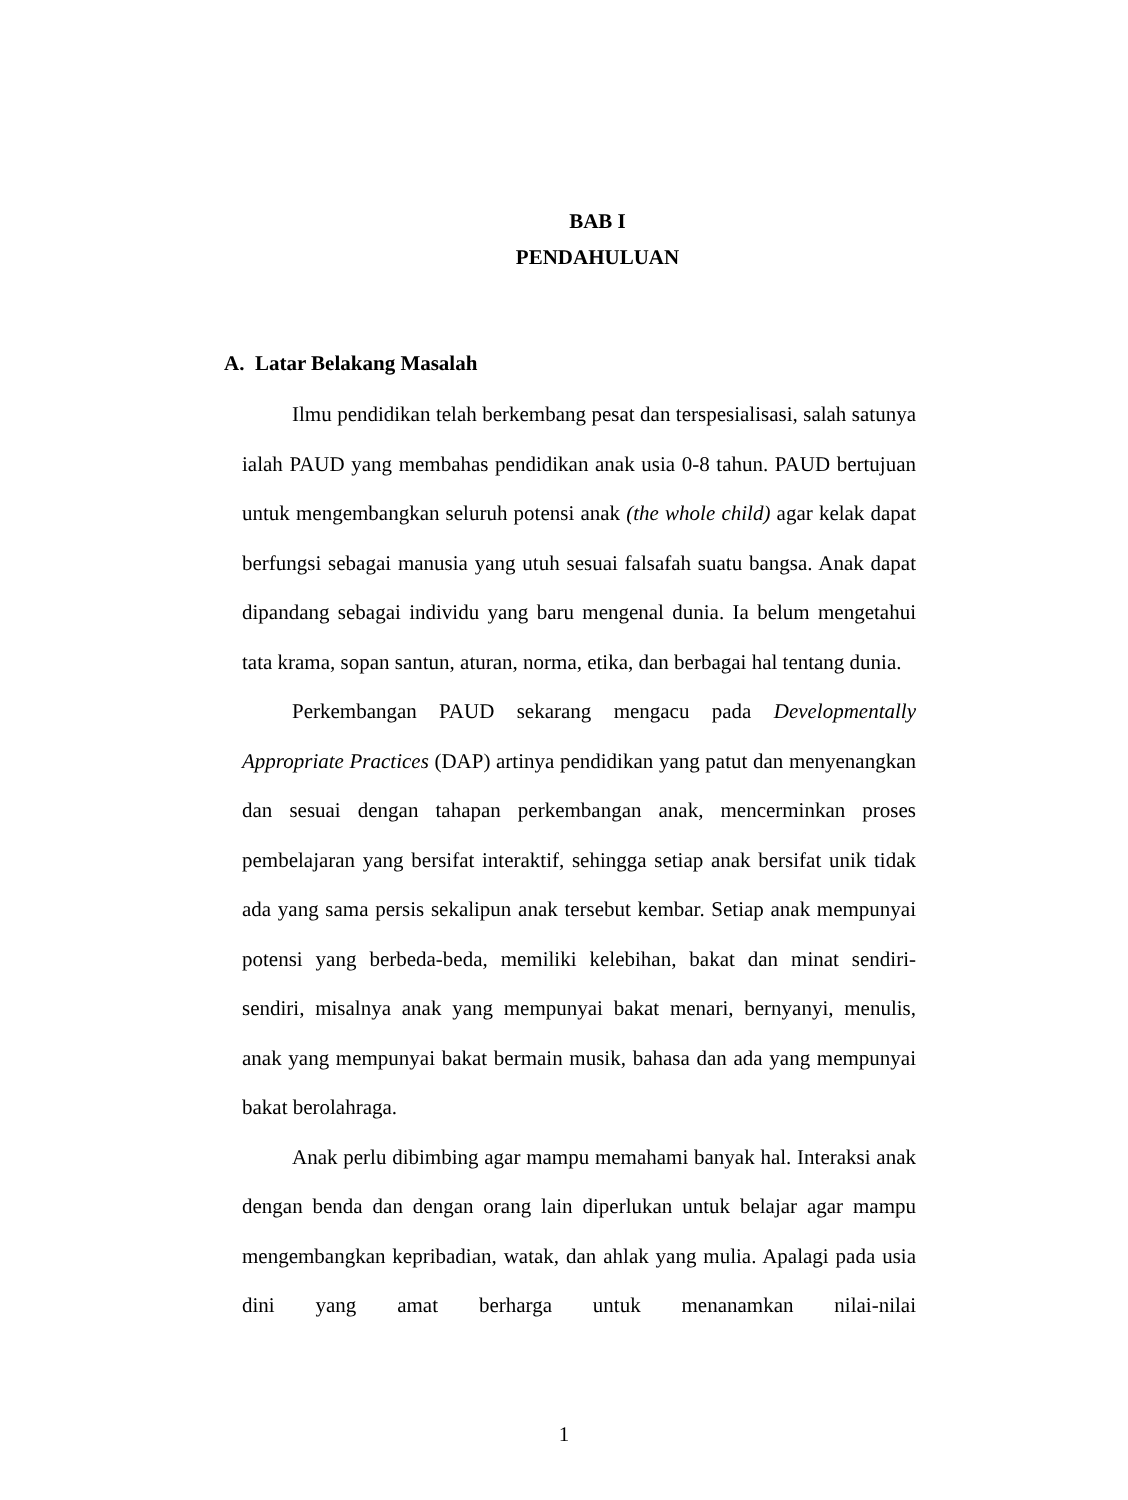BAB I
PENDAHULUAN
A. Latar Belakang Masalah
Ilmu pendidikan telah berkembang pesat dan terspesialisasi, salah satunya ialah PAUD yang membahas pendidikan anak usia 0-8 tahun. PAUD bertujuan untuk mengembangkan seluruh potensi anak (the whole child) agar kelak dapat berfungsi sebagai manusia yang utuh sesuai falsafah suatu bangsa. Anak dapat dipandang sebagai individu yang baru mengenal dunia. Ia belum mengetahui tata krama, sopan santun, aturan, norma, etika, dan berbagai hal tentang dunia.
Perkembangan PAUD sekarang mengacu pada Developmentally Appropriate Practices (DAP) artinya pendidikan yang patut dan menyenangkan dan sesuai dengan tahapan perkembangan anak, mencerminkan proses pembelajaran yang bersifat interaktif, sehingga setiap anak bersifat unik tidak ada yang sama persis sekalipun anak tersebut kembar. Setiap anak mempunyai potensi yang berbeda-beda, memiliki kelebihan, bakat dan minat sendiri-sendiri, misalnya anak yang mempunyai bakat menari, bernyanyi, menulis, anak yang mempunyai bakat bermain musik, bahasa dan ada yang mempunyai bakat berolahraga.
Anak perlu dibimbing agar mampu memahami banyak hal. Interaksi anak dengan benda dan dengan orang lain diperlukan untuk belajar agar mampu mengembangkan kepribadian, watak, dan ahlak yang mulia. Apalagi pada usia dini yang amat berharga untuk menanamkan nilai-nilai
1